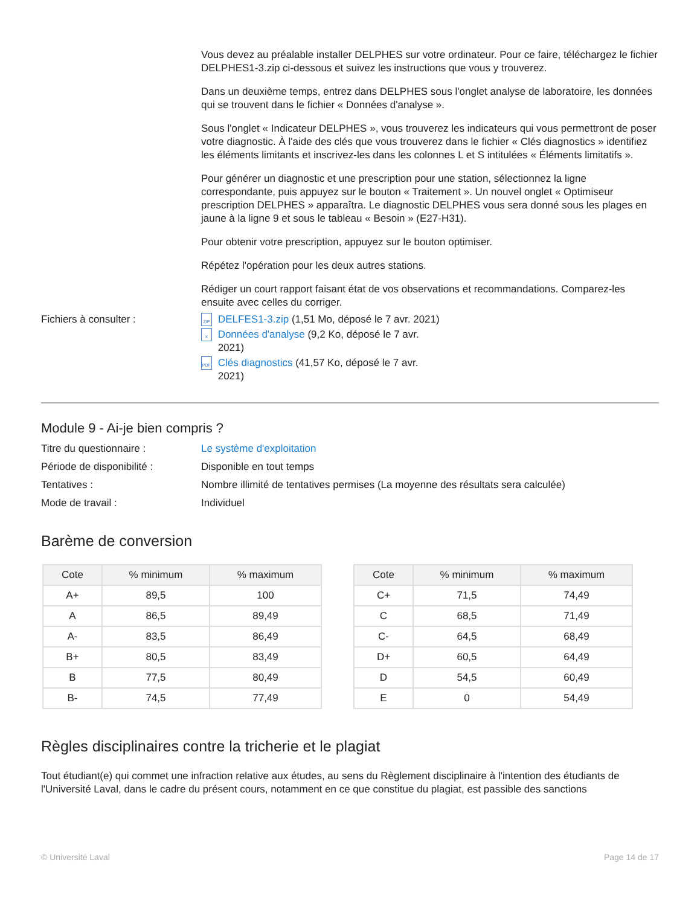Vous devez au préalable installer DELPHES sur votre ordinateur. Pour ce faire, téléchargez le fichier DELPHES1-3.zip ci-dessous et suivez les instructions que vous y trouverez.
Dans un deuxième temps, entrez dans DELPHES sous l'onglet analyse de laboratoire, les données qui se trouvent dans le fichier « Données d'analyse ».
Sous l'onglet « Indicateur DELPHES », vous trouverez les indicateurs qui vous permettront de poser votre diagnostic. À l'aide des clés que vous trouverez dans le fichier « Clés diagnostics » identifiez les éléments limitants et inscrivez-les dans les colonnes L et S intitulées « Éléments limitatifs ».
Pour générer un diagnostic et une prescription pour une station, sélectionnez la ligne correspondante, puis appuyez sur le bouton « Traitement ». Un nouvel onglet « Optimiseur prescription DELPHES » apparaîtra. Le diagnostic DELPHES vous sera donné sous les plages en jaune à la ligne 9 et sous le tableau « Besoin » (E27-H31).
Pour obtenir votre prescription, appuyez sur le bouton optimiser.
Répétez l'opération pour les deux autres stations.
Rédiger un court rapport faisant état de vos observations et recommandations. Comparez-les ensuite avec celles du corriger.
Fichiers à consulter :
ZIP DELFES1-3.zip (1,51 Mo, déposé le 7 avr. 2021)
X Données d'analyse (9,2 Ko, déposé le 7 avr. 2021)
PDF Clés diagnostics (41,57 Ko, déposé le 7 avr. 2021)
Module 9 - Ai-je bien compris ?
Titre du questionnaire : Le système d'exploitation
Période de disponibilité :
Disponible en tout temps
Tentatives : Nombre illimité de tentatives permises (La moyenne des résultats sera calculée)
Mode de travail : Individuel
Barème de conversion
| Cote | % minimum | % maximum |
| --- | --- | --- |
| A+ | 89,5 | 100 |
| A | 86,5 | 89,49 |
| A- | 83,5 | 86,49 |
| B+ | 80,5 | 83,49 |
| B | 77,5 | 80,49 |
| B- | 74,5 | 77,49 |
| Cote | % minimum | % maximum |
| --- | --- | --- |
| C+ | 71,5 | 74,49 |
| C | 68,5 | 71,49 |
| C- | 64,5 | 68,49 |
| D+ | 60,5 | 64,49 |
| D | 54,5 | 60,49 |
| E | 0 | 54,49 |
Règles disciplinaires contre la tricherie et le plagiat
Tout étudiant(e) qui commet une infraction relative aux études, au sens du Règlement disciplinaire à l'intention des étudiants de l'Université Laval, dans le cadre du présent cours, notamment en ce que constitue du plagiat, est passible des sanctions
© Université Laval Page 14 de 17